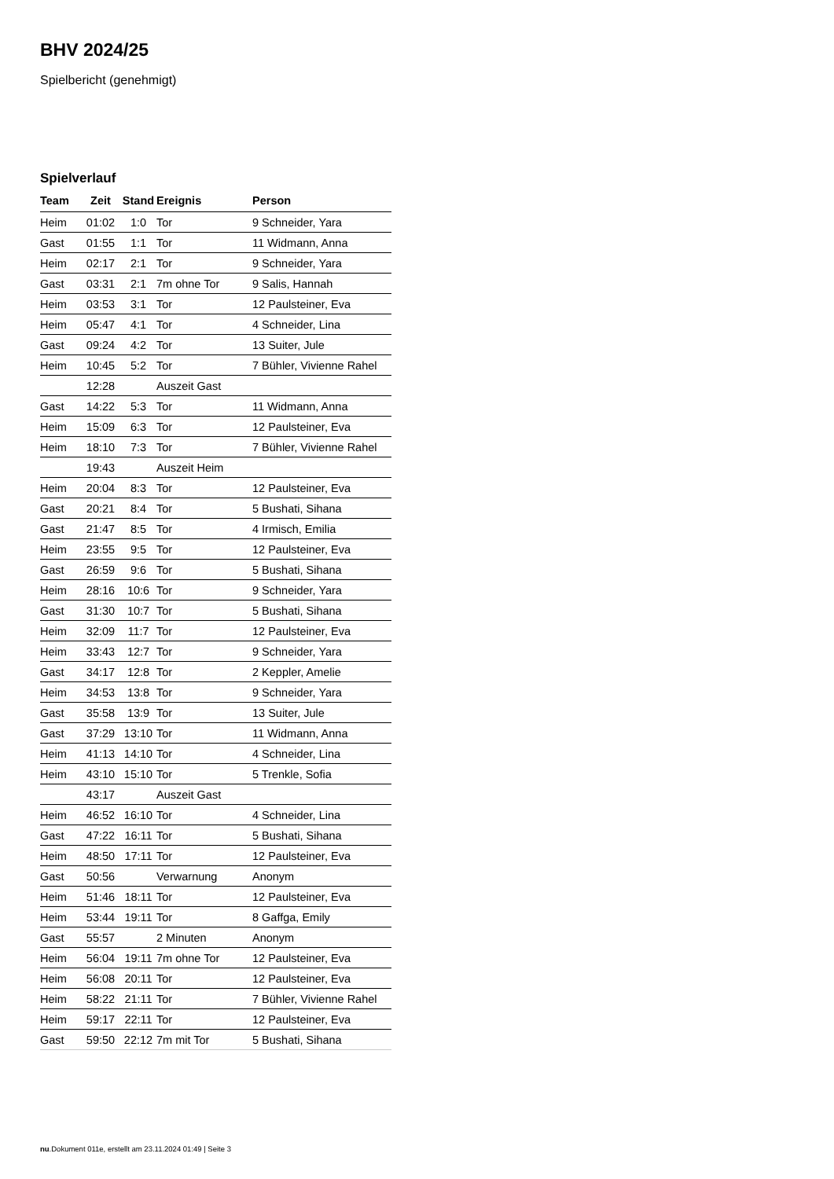BHV 2024/25
Spielbericht (genehmigt)
Spielverlauf
| Team | Zeit | Stand | Ereignis | Person |
| --- | --- | --- | --- | --- |
| Heim | 01:02 | 1:0 | Tor | 9 Schneider, Yara |
| Gast | 01:55 | 1:1 | Tor | 11 Widmann, Anna |
| Heim | 02:17 | 2:1 | Tor | 9 Schneider, Yara |
| Gast | 03:31 | 2:1 | 7m ohne Tor | 9 Salis, Hannah |
| Heim | 03:53 | 3:1 | Tor | 12 Paulsteiner, Eva |
| Heim | 05:47 | 4:1 | Tor | 4 Schneider, Lina |
| Gast | 09:24 | 4:2 | Tor | 13 Suiter, Jule |
| Heim | 10:45 | 5:2 | Tor | 7 Bühler, Vivienne Rahel |
| | 12:28 | | Auszeit Gast | |
| Gast | 14:22 | 5:3 | Tor | 11 Widmann, Anna |
| Heim | 15:09 | 6:3 | Tor | 12 Paulsteiner, Eva |
| Heim | 18:10 | 7:3 | Tor | 7 Bühler, Vivienne Rahel |
| | 19:43 | | Auszeit Heim | |
| Heim | 20:04 | 8:3 | Tor | 12 Paulsteiner, Eva |
| Gast | 20:21 | 8:4 | Tor | 5 Bushati, Sihana |
| Gast | 21:47 | 8:5 | Tor | 4 Irmisch, Emilia |
| Heim | 23:55 | 9:5 | Tor | 12 Paulsteiner, Eva |
| Gast | 26:59 | 9:6 | Tor | 5 Bushati, Sihana |
| Heim | 28:16 | 10:6 | Tor | 9 Schneider, Yara |
| Gast | 31:30 | 10:7 | Tor | 5 Bushati, Sihana |
| Heim | 32:09 | 11:7 | Tor | 12 Paulsteiner, Eva |
| Heim | 33:43 | 12:7 | Tor | 9 Schneider, Yara |
| Gast | 34:17 | 12:8 | Tor | 2 Keppler, Amelie |
| Heim | 34:53 | 13:8 | Tor | 9 Schneider, Yara |
| Gast | 35:58 | 13:9 | Tor | 13 Suiter, Jule |
| Gast | 37:29 | 13:10 | Tor | 11 Widmann, Anna |
| Heim | 41:13 | 14:10 | Tor | 4 Schneider, Lina |
| Heim | 43:10 | 15:10 | Tor | 5 Trenkle, Sofia |
| | 43:17 | | Auszeit Gast | |
| Heim | 46:52 | 16:10 | Tor | 4 Schneider, Lina |
| Gast | 47:22 | 16:11 | Tor | 5 Bushati, Sihana |
| Heim | 48:50 | 17:11 | Tor | 12 Paulsteiner, Eva |
| Gast | 50:56 | | Verwarnung | Anonym |
| Heim | 51:46 | 18:11 | Tor | 12 Paulsteiner, Eva |
| Heim | 53:44 | 19:11 | Tor | 8 Gaffga, Emily |
| Gast | 55:57 | | 2 Minuten | Anonym |
| Heim | 56:04 | 19:11 | 7m ohne Tor | 12 Paulsteiner, Eva |
| Heim | 56:08 | 20:11 | Tor | 12 Paulsteiner, Eva |
| Heim | 58:22 | 21:11 | Tor | 7 Bühler, Vivienne Rahel |
| Heim | 59:17 | 22:11 | Tor | 12 Paulsteiner, Eva |
| Gast | 59:50 | 22:12 | 7m mit Tor | 5 Bushati, Sihana |
nu.Dokument 011e, erstellt am 23.11.2024 01:49 | Seite 3